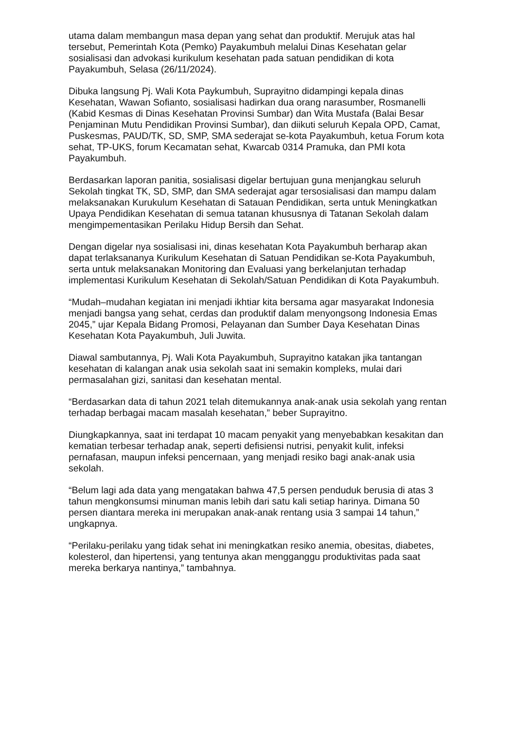utama dalam membangun masa depan yang sehat dan produktif. Merujuk atas hal tersebut, Pemerintah Kota (Pemko) Payakumbuh melalui Dinas Kesehatan gelar sosialisasi dan advokasi kurikulum kesehatan pada satuan pendidikan di kota Payakumbuh, Selasa (26/11/2024).
Dibuka langsung Pj. Wali Kota Paykumbuh, Suprayitno didampingi kepala dinas Kesehatan, Wawan Sofianto, sosialisasi hadirkan dua orang narasumber, Rosmanelli (Kabid Kesmas di Dinas Kesehatan Provinsi Sumbar) dan Wita Mustafa (Balai Besar Penjaminan Mutu Pendidikan Provinsi Sumbar), dan diikuti seluruh Kepala OPD, Camat, Puskesmas, PAUD/TK, SD, SMP, SMA sederajat se-kota Payakumbuh, ketua Forum kota sehat, TP-UKS, forum Kecamatan sehat, Kwarcab 0314 Pramuka, dan PMI kota Payakumbuh.
Berdasarkan laporan panitia, sosialisasi digelar bertujuan guna menjangkau seluruh Sekolah tingkat TK, SD, SMP, dan SMA sederajat agar tersosialisasi dan mampu dalam melaksanakan Kurukulum Kesehatan di Satauan Pendidikan, serta untuk Meningkatkan Upaya Pendidikan Kesehatan di semua tatanan khususnya di Tatanan Sekolah dalam mengimpementasikan Perilaku Hidup Bersih dan Sehat.
Dengan digelar nya sosialisasi ini, dinas kesehatan Kota Payakumbuh berharap akan dapat terlaksananya Kurikulum Kesehatan di Satuan Pendidikan se-Kota Payakumbuh, serta untuk melaksanakan Monitoring dan Evaluasi yang berkelanjutan terhadap implementasi Kurikulum Kesehatan di Sekolah/Satuan Pendidikan di Kota Payakumbuh.
“Mudah–mudahan kegiatan ini menjadi ikhtiar kita bersama agar masyarakat Indonesia menjadi bangsa yang sehat, cerdas dan produktif dalam menyongsong Indonesia Emas 2045,” ujar Kepala Bidang Promosi, Pelayanan dan Sumber Daya Kesehatan Dinas Kesehatan Kota Payakumbuh, Juli Juwita.
Diawal sambutannya, Pj. Wali Kota Payakumbuh, Suprayitno katakan jika tantangan kesehatan di kalangan anak usia sekolah saat ini semakin kompleks, mulai dari permasalahan gizi, sanitasi dan kesehatan mental.
“Berdasarkan data di tahun 2021 telah ditemukannya anak-anak usia sekolah yang rentan terhadap berbagai macam masalah kesehatan,” beber Suprayitno.
Diungkapkannya, saat ini terdapat 10 macam penyakit yang menyebabkan kesakitan dan kematian terbesar terhadap anak, seperti defisiensi nutrisi, penyakit kulit, infeksi pernafasan, maupun infeksi pencernaan, yang menjadi resiko bagi anak-anak usia sekolah.
“Belum lagi ada data yang mengatakan bahwa 47,5 persen penduduk berusia di atas 3 tahun mengkonsumsi minuman manis lebih dari satu kali setiap harinya. Dimana 50 persen diantara mereka ini merupakan anak-anak rentang usia 3 sampai 14 tahun,” ungkapnya.
“Perilaku-perilaku yang tidak sehat ini meningkatkan resiko anemia, obesitas, diabetes, kolesterol, dan hipertensi, yang tentunya akan mengganggu produktivitas pada saat mereka berkarya nantinya,” tambahnya.